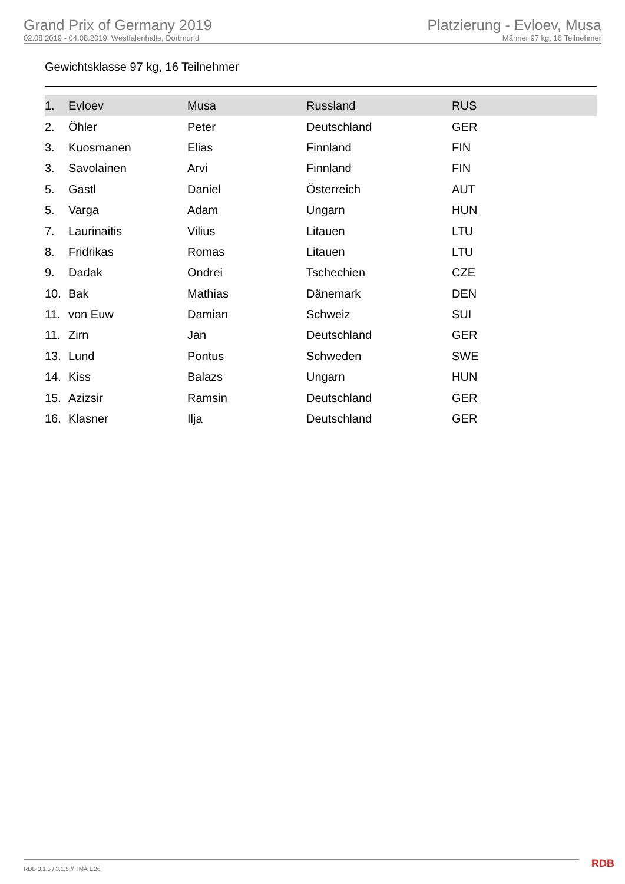Grand Prix of Germany 2019
02.08.2019 - 04.08.2019, Westfalenhalle, Dortmund
Platzierung - Evloev, Musa
Männer 97 kg, 16 Teilnehmer
Gewichtsklasse 97 kg, 16 Teilnehmer
| 1. | Evloev | Musa | Russland | RUS |
| 2. | Öhler | Peter | Deutschland | GER |
| 3. | Kuosmanen | Elias | Finnland | FIN |
| 3. | Savolainen | Arvi | Finnland | FIN |
| 5. | Gastl | Daniel | Österreich | AUT |
| 5. | Varga | Adam | Ungarn | HUN |
| 7. | Laurinaitis | Vilius | Litauen | LTU |
| 8. | Fridrikas | Romas | Litauen | LTU |
| 9. | Dadak | Ondrei | Tschechien | CZE |
| 10. | Bak | Mathias | Dänemark | DEN |
| 11. | von Euw | Damian | Schweiz | SUI |
| 11. | Zirn | Jan | Deutschland | GER |
| 13. | Lund | Pontus | Schweden | SWE |
| 14. | Kiss | Balazs | Ungarn | HUN |
| 15. | Azizsir | Ramsin | Deutschland | GER |
| 16. | Klasner | Ilja | Deutschland | GER |
RDB 3.1.5 / 3.1.5 // TMA 1.26 RDB